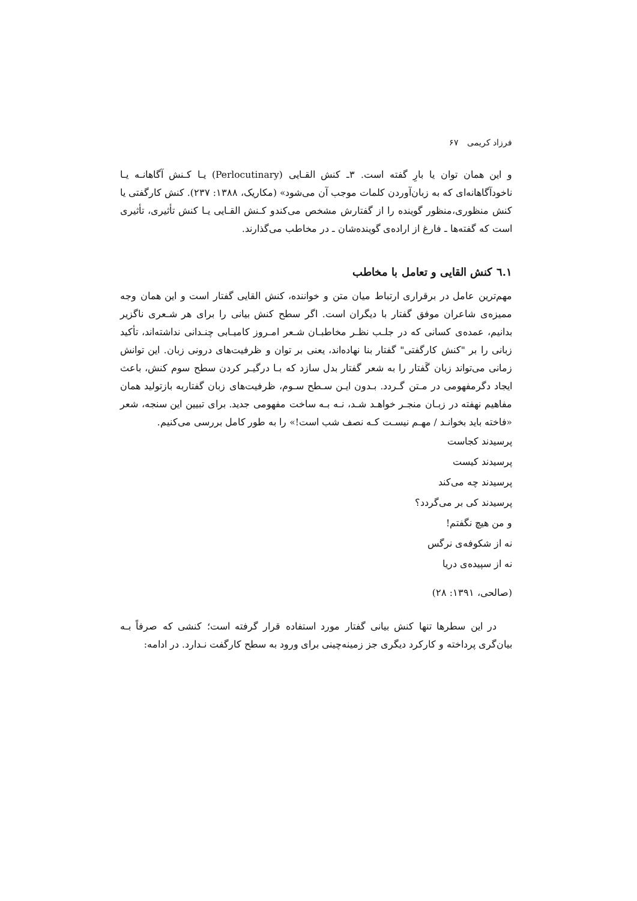فرزاد کریمی ۶۷
و این همان توان یا بارِ گفته است. ۳ـ کنش القـایی (Perlocutinary) یـا کـنش آگاهانـه یـا ناخودآگاهانه‌ای که به زبان‌آوردن کلمات موجب آن می‌شود» (مکاریک، ۱۳۸۸: ۲۳۷). کنش کارگفتی یا کنش منظوری،منظور گوینده را از گفتارش مشخص می‌کندو کـنش القـایی یـا کنش تأثیری، تأثیری است که گفته‌ها ـ فارغ از اراده‌ی گوینده‌شان ـ در مخاطب می‌گذارند.
۱.٦ کنش القایی و تعامل با مخاطب
مهم‌ترین عامل در برقراری ارتباط میان متن و خواننده، کنش القایی گفتار است و این همان وجه ممیزه‌ی شاعران موفق گفتار با دیگران است. اگر سطح کنش بیانی را برای هر شـعری ناگزیر بدانیم، عمده‌ی کسانی که در جلـب نظـر مخاطبـان شـعر امـروز کامیـابی چنـدانی نداشته‌اند، تأکید زبانی را بر "کنش کارگفتی" گفتار بنا نهاده‌اند، یعنی بر توان و ظرفیت‌های درونی زبان. این توانش زمانی می‌تواند زبان گَفتار را به شعر گفتار بدل سازد که بـا درگیـر کردن سطح سوم کنش، باعث ایجاد دگرمفهومی در مـتن گـردد. بـدون ایـن سـطح سـوم، ظرفیت‌های زبان گفتاربه بازتولید همان مفاهیم نهفته در زبـان منجـر خواهـد شـد، نـه بـه ساخت مفهومی جدید. برای تبیین این سنجه، شعر «فاخته باید بخوانـد / مهـم نیسـت کـه نصف شب است!» را به طور کامل بررسی می‌کنیم.
پرسیدند کجاست
پرسیدند کیست
پرسیدند چه می‌کند
پرسیدند کی بر می‌گردد؟
و من هیچ نگفتم!
نه از شکوفه‌ی نرگس
نه از سپیده‌ی دریا
(صالحی، ۱۳۹۱: ۲۸)
در این سطرها تنها کنش بیانی گفتار مورد استفاده قرار گرفته است؛ کنشی که صرفاً بـه بیان‌گری پرداخته و کارکرد دیگری جز زمینه‌چینی برای ورود به سطح کارگفت نـدارد. در ادامه: